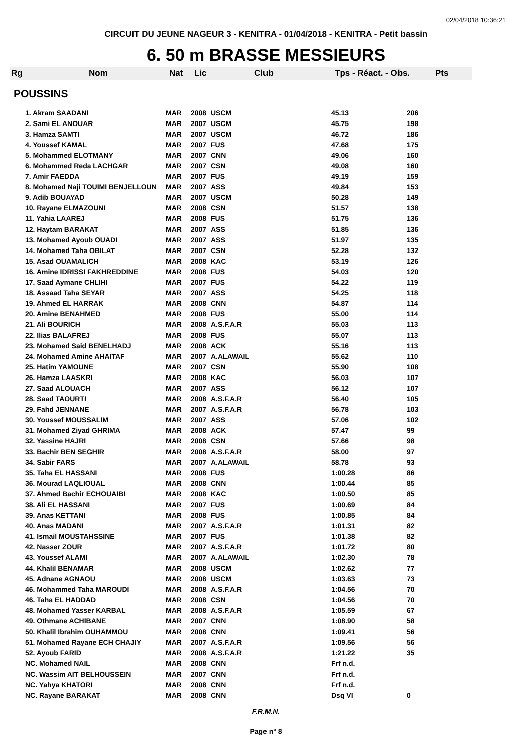02/04/2018 10:36:21
CIRCUIT DU JEUNE NAGEUR 3 - KENITRA - 01/04/2018 - KENITRA - Petit bassin
6. 50 m BRASSE MESSIEURS
Rg Nom Nat Lic Club Tps - Réact. - Obs. Pts
POUSSINS
| 1. Akram SAADANI | MAR | 2008 | USCM | 45.13 | 206 |
| 2. Sami EL ANOUAR | MAR | 2007 | USCM | 45.75 | 198 |
| 3. Hamza SAMTI | MAR | 2007 | USCM | 46.72 | 186 |
| 4. Youssef KAMAL | MAR | 2007 | FUS | 47.68 | 175 |
| 5. Mohammed ELOTMANY | MAR | 2007 | CNN | 49.06 | 160 |
| 6. Mohammed Reda LACHGAR | MAR | 2007 | CSN | 49.08 | 160 |
| 7. Amir FAEDDA | MAR | 2007 | FUS | 49.19 | 159 |
| 8. Mohamed Naji TOUIMI BENJELLOUN | MAR | 2007 | ASS | 49.84 | 153 |
| 9. Adib BOUAYAD | MAR | 2007 | USCM | 50.28 | 149 |
| 10. Rayane ELMAZOUNI | MAR | 2008 | CSN | 51.57 | 138 |
| 11. Yahia LAAREJ | MAR | 2008 | FUS | 51.75 | 136 |
| 12. Haytam BARAKAT | MAR | 2007 | ASS | 51.85 | 136 |
| 13. Mohamed Ayoub OUADI | MAR | 2007 | ASS | 51.97 | 135 |
| 14. Mohamed Taha OBILAT | MAR | 2007 | CSN | 52.28 | 132 |
| 15. Asad OUAMALICH | MAR | 2008 | KAC | 53.19 | 126 |
| 16. Amine IDRISSI FAKHREDDINE | MAR | 2008 | FUS | 54.03 | 120 |
| 17. Saad Aymane CHLIHI | MAR | 2007 | FUS | 54.22 | 119 |
| 18. Assaad Taha SEYAR | MAR | 2007 | ASS | 54.25 | 118 |
| 19. Ahmed EL HARRAK | MAR | 2008 | CNN | 54.87 | 114 |
| 20. Amine BENAHMED | MAR | 2008 | FUS | 55.00 | 114 |
| 21. Ali BOURICH | MAR | 2008 | A.S.F.A.R | 55.03 | 113 |
| 22. Ilias BALAFREJ | MAR | 2008 | FUS | 55.07 | 113 |
| 23. Mohamed Said BENELHADJ | MAR | 2008 | ACK | 55.16 | 113 |
| 24. Mohamed Amine AHAITAF | MAR | 2007 | A.ALAWAIL | 55.62 | 110 |
| 25. Hatim YAMOUNE | MAR | 2007 | CSN | 55.90 | 108 |
| 26. Hamza LAASKRI | MAR | 2008 | KAC | 56.03 | 107 |
| 27. Saad ALOUACH | MAR | 2007 | ASS | 56.12 | 107 |
| 28. Saad TAOURTI | MAR | 2008 | A.S.F.A.R | 56.40 | 105 |
| 29. Fahd JENNANE | MAR | 2007 | A.S.F.A.R | 56.78 | 103 |
| 30. Youssef MOUSSALIM | MAR | 2007 | ASS | 57.06 | 102 |
| 31. Mohamed Ziyad GHRIMA | MAR | 2008 | ACK | 57.47 | 99 |
| 32. Yassine HAJRI | MAR | 2008 | CSN | 57.66 | 98 |
| 33. Bachir BEN SEGHIR | MAR | 2008 | A.S.F.A.R | 58.00 | 97 |
| 34. Sabir FARS | MAR | 2007 | A.ALAWAIL | 58.78 | 93 |
| 35. Taha EL HASSANI | MAR | 2008 | FUS | 1:00.28 | 86 |
| 36. Mourad LAQLIOUAL | MAR | 2008 | CNN | 1:00.44 | 85 |
| 37. Ahmed Bachir ECHOUAIBI | MAR | 2008 | KAC | 1:00.50 | 85 |
| 38. Ali EL HASSANI | MAR | 2007 | FUS | 1:00.69 | 84 |
| 39. Anas KETTANI | MAR | 2008 | FUS | 1:00.85 | 84 |
| 40. Anas MADANI | MAR | 2007 | A.S.F.A.R | 1:01.31 | 82 |
| 41. Ismail MOUSTAHSSINE | MAR | 2007 | FUS | 1:01.38 | 82 |
| 42. Nasser ZOUR | MAR | 2007 | A.S.F.A.R | 1:01.72 | 80 |
| 43. Youssef ALAMI | MAR | 2007 | A.ALAWAIL | 1:02.30 | 78 |
| 44. Khalil BENAMAR | MAR | 2008 | USCM | 1:02.62 | 77 |
| 45. Adnane AGNAOU | MAR | 2008 | USCM | 1:03.63 | 73 |
| 46. Mohammed Taha MAROUDI | MAR | 2008 | A.S.F.A.R | 1:04.56 | 70 |
| 46. Taha EL HADDAD | MAR | 2008 | CSN | 1:04.56 | 70 |
| 48. Mohamed Yasser KARBAL | MAR | 2008 | A.S.F.A.R | 1:05.59 | 67 |
| 49. Othmane ACHIBANE | MAR | 2007 | CNN | 1:08.90 | 58 |
| 50. Khalil Ibrahim OUHAMMOU | MAR | 2008 | CNN | 1:09.41 | 56 |
| 51. Mohamed Rayane ECH CHAJIY | MAR | 2007 | A.S.F.A.R | 1:09.56 | 56 |
| 52. Ayoub FARID | MAR | 2008 | A.S.F.A.R | 1:21.22 | 35 |
| NC. Mohamed NAIL | MAR | 2008 | CNN | Frf n.d. | |
| NC. Wassim AIT BELHOUSSEIN | MAR | 2007 | CNN | Frf n.d. | |
| NC. Yahya KHATORI | MAR | 2008 | CNN | Frf n.d. | |
| NC. Rayane BARAKAT | MAR | 2008 | CNN | Dsq VI | 0 |
F.R.M.N.
Page n° 8